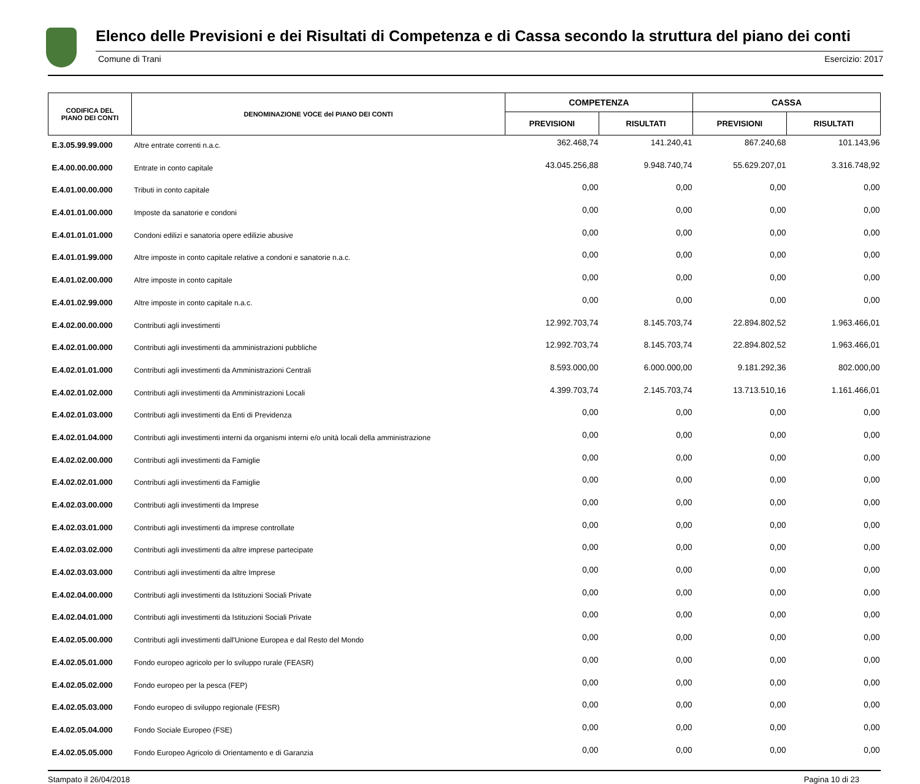Elenco delle Previsioni e dei Risultati di Competenza e di Cassa secondo la struttura del piano dei conti
Comune di Trani Esercizio: 2017
| CODIFICA DEL PIANO DEI CONTI | DENOMINAZIONE VOCE del PIANO DEI CONTI | COMPETENZA | | CASSA | |
| --- | --- | --- | --- | --- | --- |
| | | PREVISIONI | RISULTATI | PREVISIONI | RISULTATI |
| E.3.05.99.99.000 | Altre entrate correnti n.a.c. | 362.468,74 | 141.240,41 | 867.240,68 | 101.143,96 |
| E.4.00.00.00.000 | Entrate in conto capitale | 43.045.256,88 | 9.948.740,74 | 55.629.207,01 | 3.316.748,92 |
| E.4.01.00.00.000 | Tributi in conto capitale | 0,00 | 0,00 | 0,00 | 0,00 |
| E.4.01.01.00.000 | Imposte da sanatorie e condoni | 0,00 | 0,00 | 0,00 | 0,00 |
| E.4.01.01.01.000 | Condoni edilizi e sanatoria opere edilizie abusive | 0,00 | 0,00 | 0,00 | 0,00 |
| E.4.01.01.99.000 | Altre imposte in conto capitale relative a condoni e sanatorie n.a.c. | 0,00 | 0,00 | 0,00 | 0,00 |
| E.4.01.02.00.000 | Altre imposte in conto capitale | 0,00 | 0,00 | 0,00 | 0,00 |
| E.4.01.02.99.000 | Altre imposte in conto capitale n.a.c. | 0,00 | 0,00 | 0,00 | 0,00 |
| E.4.02.00.00.000 | Contributi agli investimenti | 12.992.703,74 | 8.145.703,74 | 22.894.802,52 | 1.963.466,01 |
| E.4.02.01.00.000 | Contributi agli investimenti da amministrazioni pubbliche | 12.992.703,74 | 8.145.703,74 | 22.894.802,52 | 1.963.466,01 |
| E.4.02.01.01.000 | Contributi agli investimenti da Amministrazioni Centrali | 8.593.000,00 | 6.000.000,00 | 9.181.292,36 | 802.000,00 |
| E.4.02.01.02.000 | Contributi agli investimenti da Amministrazioni Locali | 4.399.703,74 | 2.145.703,74 | 13.713.510,16 | 1.161.466,01 |
| E.4.02.01.03.000 | Contributi agli investimenti da Enti di Previdenza | 0,00 | 0,00 | 0,00 | 0,00 |
| E.4.02.01.04.000 | Contributi agli investimenti interni da organismi interni e/o unità locali della amministrazione | 0,00 | 0,00 | 0,00 | 0,00 |
| E.4.02.02.00.000 | Contributi agli investimenti da Famiglie | 0,00 | 0,00 | 0,00 | 0,00 |
| E.4.02.02.01.000 | Contributi agli investimenti da Famiglie | 0,00 | 0,00 | 0,00 | 0,00 |
| E.4.02.03.00.000 | Contributi agli investimenti da Imprese | 0,00 | 0,00 | 0,00 | 0,00 |
| E.4.02.03.01.000 | Contributi agli investimenti da imprese controllate | 0,00 | 0,00 | 0,00 | 0,00 |
| E.4.02.03.02.000 | Contributi agli investimenti da altre imprese partecipate | 0,00 | 0,00 | 0,00 | 0,00 |
| E.4.02.03.03.000 | Contributi agli investimenti da altre Imprese | 0,00 | 0,00 | 0,00 | 0,00 |
| E.4.02.04.00.000 | Contributi agli investimenti da Istituzioni Sociali Private | 0,00 | 0,00 | 0,00 | 0,00 |
| E.4.02.04.01.000 | Contributi agli investimenti da Istituzioni Sociali Private | 0,00 | 0,00 | 0,00 | 0,00 |
| E.4.02.05.00.000 | Contributi agli investimenti dall'Unione Europea e dal Resto del Mondo | 0,00 | 0,00 | 0,00 | 0,00 |
| E.4.02.05.01.000 | Fondo europeo agricolo per lo sviluppo rurale (FEASR) | 0,00 | 0,00 | 0,00 | 0,00 |
| E.4.02.05.02.000 | Fondo europeo per la pesca (FEP) | 0,00 | 0,00 | 0,00 | 0,00 |
| E.4.02.05.03.000 | Fondo europeo di sviluppo regionale (FESR) | 0,00 | 0,00 | 0,00 | 0,00 |
| E.4.02.05.04.000 | Fondo Sociale Europeo (FSE) | 0,00 | 0,00 | 0,00 | 0,00 |
| E.4.02.05.05.000 | Fondo Europeo Agricolo di Orientamento e di Garanzia | 0,00 | 0,00 | 0,00 | 0,00 |
Stampato il 26/04/2018 Pagina 10 di 23